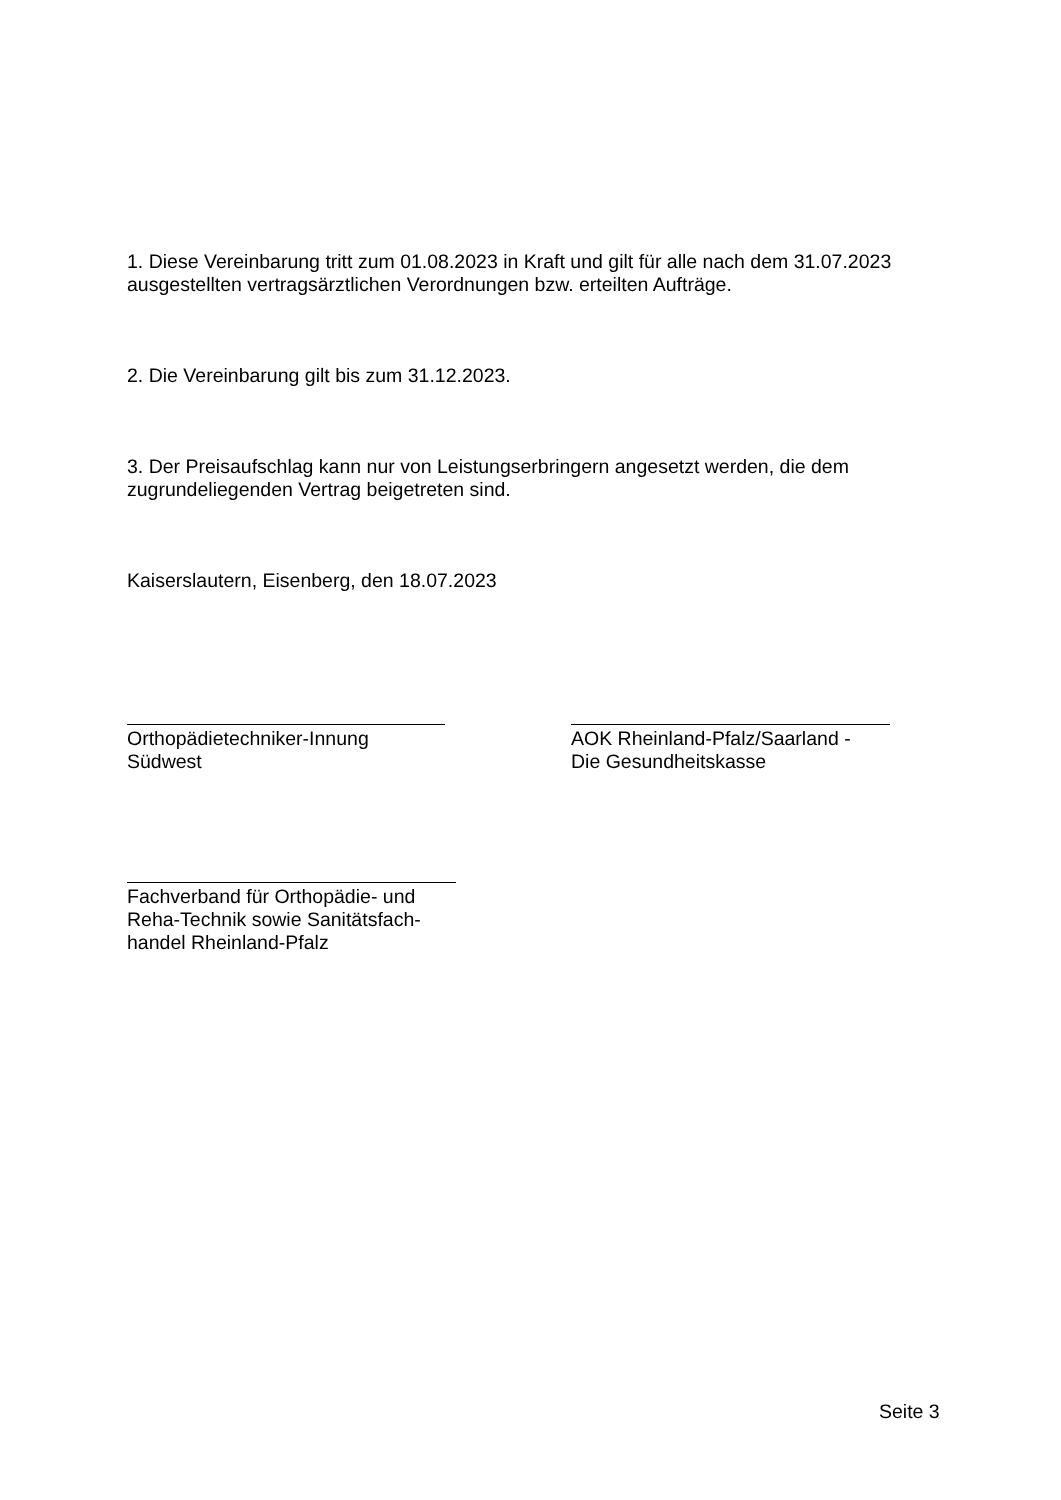1. Diese Vereinbarung tritt zum 01.08.2023 in Kraft und gilt für alle nach dem 31.07.2023 ausgestellten vertragsärztlichen Verordnungen bzw. erteilten Aufträge.
2. Die Vereinbarung gilt bis zum 31.12.2023.
3. Der Preisaufschlag kann nur von Leistungserbringern angesetzt werden, die dem zugrundeliegenden Vertrag beigetreten sind.
Kaiserslautern, Eisenberg, den 18.07.2023
Orthopädietechniker-Innung Südwest
AOK Rheinland-Pfalz/Saarland -
Die Gesundheitskasse
Fachverband für Orthopädie- und
Reha-Technik sowie Sanitätsfach-
handel Rheinland-Pfalz
Seite 3